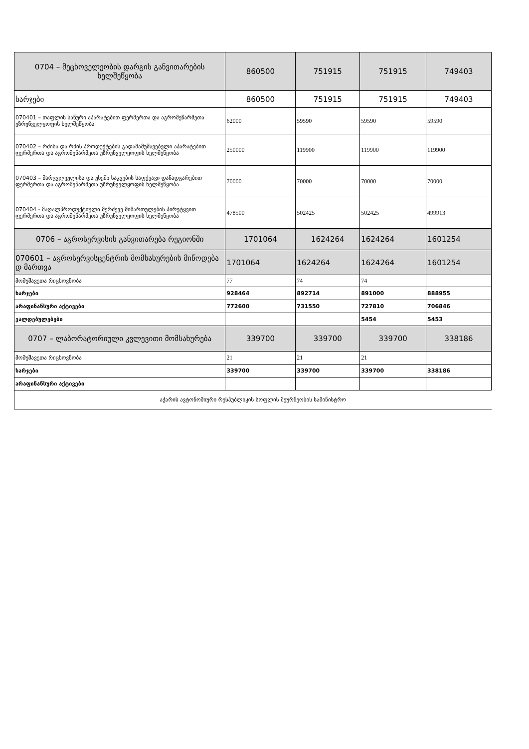| 0704 – მეცხოველეობის დარგის განვითარების ხელშეწყობა | 860500 | 751915 | 751915 | 749403 |
| ხარჯები | 860500 | 751915 | 751915 | 749403 |
| 070401 – თაფლის საწური აპარატებით ფერმერთა და აგრომეწარმეთა უზრუნველყოფის ხელშეწყობა | 62000 | 59590 | 59590 | 59590 |
| 070402 – რძისა და რძის პროდუქტების გადამამუშავებელი აპარატებით ფერმერთა და აგრომეწარმეთა უზრუნველყოფის ხელშეწყობა | 250000 | 119900 | 119900 | 119900 |
| 070403 – მარცვლეულისა და უხეში საკვების საფქვავი დანადგარებით ფერმერთა და აგრომეწარმეთა უზრუნველყოფის ხელშეწყობა | 70000 | 70000 | 70000 | 70000 |
| 070404 - მაღალპროდუქტიული მერძევე მიმართულების პირუტყვით ფერმერთა და აგრომეწარმეთა უზრუნველყოფის ხელშეწყობა | 478500 | 502425 | 502425 | 499913 |
| 0706 – აგროსერვისის განვითარება რეგიონში | 1701064 | 1624264 | 1624264 | 1601254 |
| 070601 – აგროსერვისცენტრის მომსახურების მიწოდება დ მართვა | 1701064 | 1624264 | 1624264 | 1601254 |
| მომუშავეთა რიცხოვნობა | 77 | 74 | 74 | |
| ხარჯები | 928464 | 892714 | 891000 | 888955 |
| არაფინანსური აქტივები | 772600 | 731550 | 727810 | 706846 |
| ვალდებულებები | | | 5454 | 5453 |
| 0707 – ლაბორატორიული კვლევითი მომსახურება | 339700 | 339700 | 339700 | 338186 |
| მომუშავეთა რიცხოვნობა | 21 | 21 | 21 | |
| ხარჯები | 339700 | 339700 | 339700 | 338186 |
| არაფინანსური აქტივები | | | | |
| აჭარის ავტონომიური რესპუბლიკის სოფლის მეურნეობის სამინისტრო | | | | |